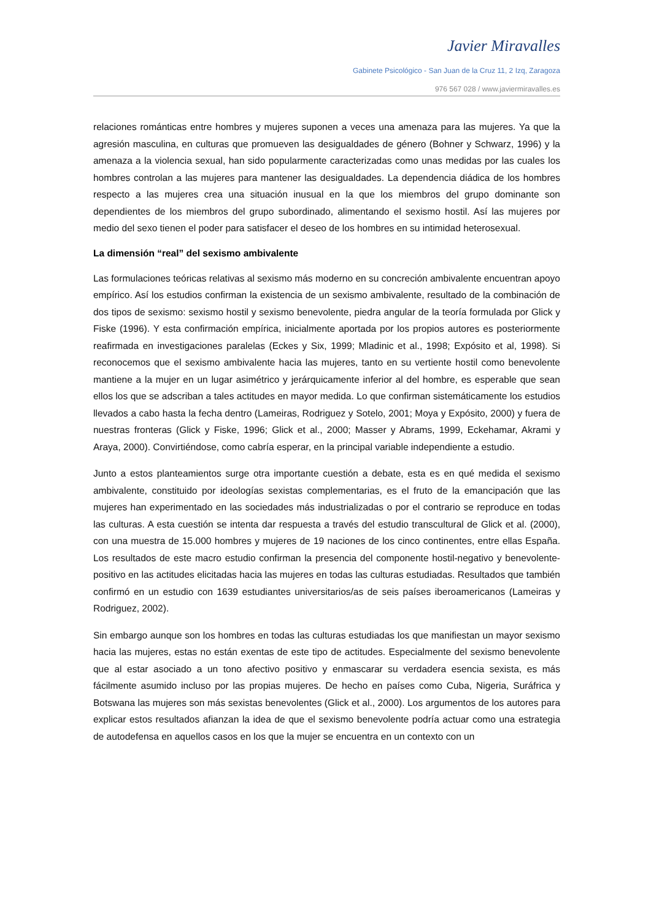Javier Miravalles
Gabinete Psicológico - San Juan de la Cruz 11, 2 Izq, Zaragoza
976 567 028 / www.javiermiravalles.es
relaciones románticas entre hombres y mujeres suponen a veces una amenaza para las mujeres. Ya que la agresión masculina, en culturas que promueven las desigualdades de género (Bohner y Schwarz, 1996) y la amenaza a la violencia sexual, han sido popularmente caracterizadas como unas medidas por las cuales los hombres controlan a las mujeres para mantener las desigualdades. La dependencia diádica de los hombres respecto a las mujeres crea una situación inusual en la que los miembros del grupo dominante son dependientes de los miembros del grupo subordinado, alimentando el sexismo hostil. Así las mujeres por medio del sexo tienen el poder para satisfacer el deseo de los hombres en su intimidad heterosexual.
La dimensión “real” del sexismo ambivalente
Las formulaciones teóricas relativas al sexismo más moderno en su concreción ambivalente encuentran apoyo empírico. Así los estudios confirman la existencia de un sexismo ambivalente, resultado de la combinación de dos tipos de sexismo: sexismo hostil y sexismo benevolente, piedra angular de la teoría formulada por Glick y Fiske (1996). Y esta confirmación empírica, inicialmente aportada por los propios autores es posteriormente reafirmada en investigaciones paralelas (Eckes y Six, 1999; Mladinic et al., 1998; Expósito et al, 1998). Si reconocemos que el sexismo ambivalente hacia las mujeres, tanto en su vertiente hostil como benevolente mantiene a la mujer en un lugar asimétrico y jerárquicamente inferior al del hombre, es esperable que sean ellos los que se adscriban a tales actitudes en mayor medida. Lo que confirman sistemáticamente los estudios llevados a cabo hasta la fecha dentro (Lameiras, Rodriguez y Sotelo, 2001; Moya y Expósito, 2000) y fuera de nuestras fronteras (Glick y Fiske, 1996; Glick et al., 2000; Masser y Abrams, 1999, Eckehamar, Akrami y Araya, 2000). Convirtiéndose, como cabría esperar, en la principal variable independiente a estudio.
Junto a estos planteamientos surge otra importante cuestión a debate, esta es en qué medida el sexismo ambivalente, constituido por ideologías sexistas complementarias, es el fruto de la emancipación que las mujeres han experimentado en las sociedades más industrializadas o por el contrario se reproduce en todas las culturas. A esta cuestión se intenta dar respuesta a través del estudio transcultural de Glick et al. (2000), con una muestra de 15.000 hombres y mujeres de 19 naciones de los cinco continentes, entre ellas España. Los resultados de este macro estudio confirman la presencia del componente hostil-negativo y benevolente-positivo en las actitudes elicitadas hacia las mujeres en todas las culturas estudiadas. Resultados que también confirmó en un estudio con 1639 estudiantes universitarios/as de seis países iberoamericanos (Lameiras y Rodriguez, 2002).
Sin embargo aunque son los hombres en todas las culturas estudiadas los que manifiestan un mayor sexismo hacia las mujeres, estas no están exentas de este tipo de actitudes. Especialmente del sexismo benevolente que al estar asociado a un tono afectivo positivo y enmascarar su verdadera esencia sexista, es más fácilmente asumido incluso por las propias mujeres. De hecho en países como Cuba, Nigeria, Suráfrica y Botswana las mujeres son más sexistas benevolentes (Glick et al., 2000). Los argumentos de los autores para explicar estos resultados afianzan la idea de que el sexismo benevolente podría actuar como una estrategia de autodefensa en aquellos casos en los que la mujer se encuentra en un contexto con un